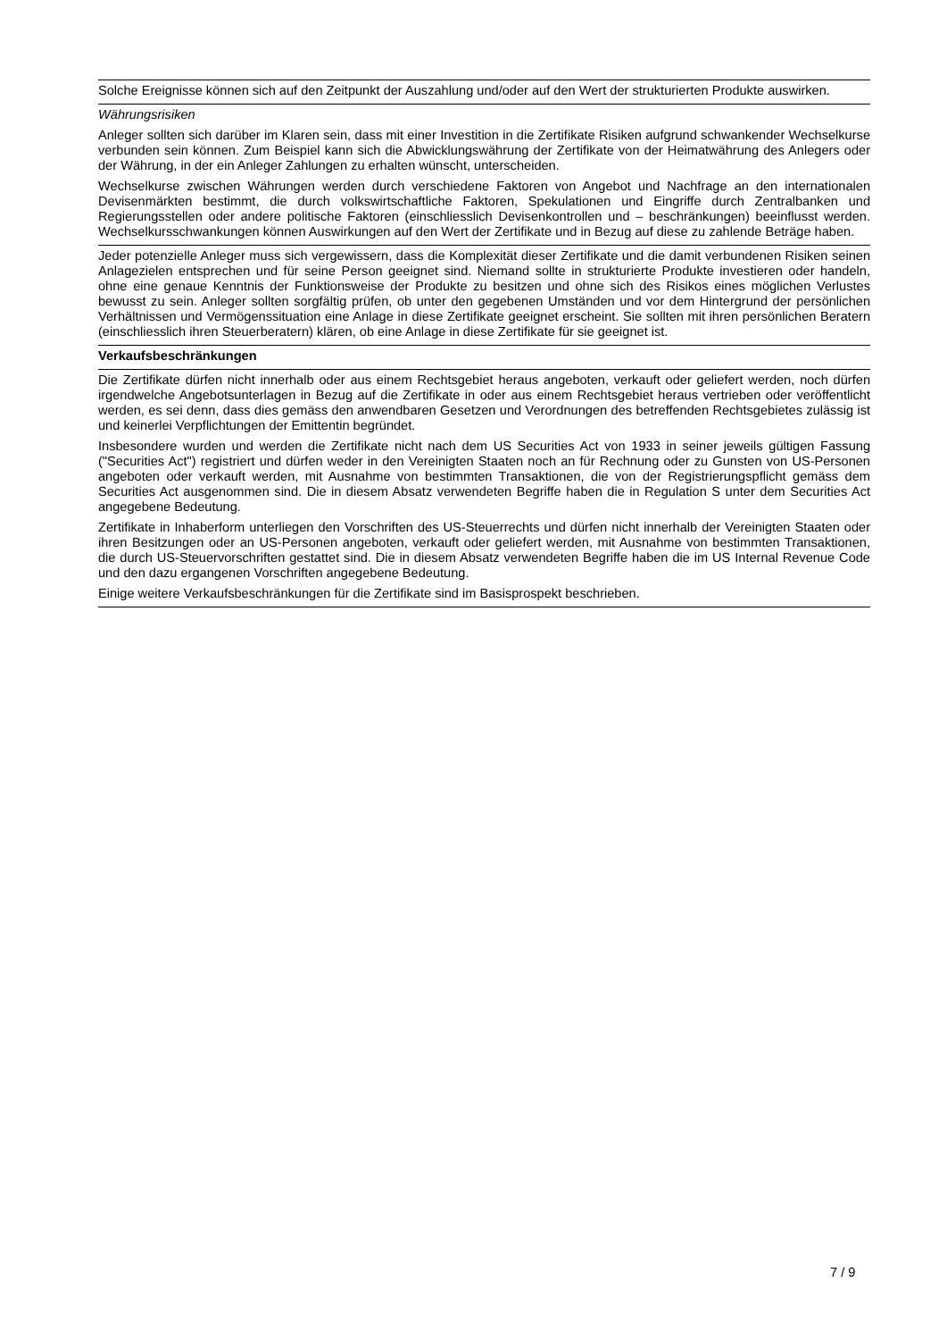Solche Ereignisse können sich auf den Zeitpunkt der Auszahlung und/oder auf den Wert der strukturierten Produkte auswirken.
Währungsrisiken
Anleger sollten sich darüber im Klaren sein, dass mit einer Investition in die Zertifikate Risiken aufgrund schwankender Wechselkurse verbunden sein können. Zum Beispiel kann sich die Abwicklungswährung der Zertifikate von der Heimatwährung des Anlegers oder der Währung, in der ein Anleger Zahlungen zu erhalten wünscht, unterscheiden.
Wechselkurse zwischen Währungen werden durch verschiedene Faktoren von Angebot und Nachfrage an den internationalen Devisenmärkten bestimmt, die durch volkswirtschaftliche Faktoren, Spekulationen und Eingriffe durch Zentralbanken und Regierungsstellen oder andere politische Faktoren (einschliesslich Devisenkontrollen und – beschränkungen) beeinflusst werden. Wechselkursschwankungen können Auswirkungen auf den Wert der Zertifikate und in Bezug auf diese zu zahlende Beträge haben.
Jeder potenzielle Anleger muss sich vergewissern, dass die Komplexität dieser Zertifikate und die damit verbundenen Risiken seinen Anlagezielen entsprechen und für seine Person geeignet sind. Niemand sollte in strukturierte Produkte investieren oder handeln, ohne eine genaue Kenntnis der Funktionsweise der Produkte zu besitzen und ohne sich des Risikos eines möglichen Verlustes bewusst zu sein. Anleger sollten sorgfältig prüfen, ob unter den gegebenen Umständen und vor dem Hintergrund der persönlichen Verhältnissen und Vermögenssituation eine Anlage in diese Zertifikate geeignet erscheint. Sie sollten mit ihren persönlichen Beratern (einschliesslich ihren Steuerberatern) klären, ob eine Anlage in diese Zertifikate für sie geeignet ist.
Verkaufsbeschränkungen
Die Zertifikate dürfen nicht innerhalb oder aus einem Rechtsgebiet heraus angeboten, verkauft oder geliefert werden, noch dürfen irgendwelche Angebotsunterlagen in Bezug auf die Zertifikate in oder aus einem Rechtsgebiet heraus vertrieben oder veröffentlicht werden, es sei denn, dass dies gemäss den anwendbaren Gesetzen und Verordnungen des betreffenden Rechtsgebietes zulässig ist und keinerlei Verpflichtungen der Emittentin begründet.
Insbesondere wurden und werden die Zertifikate nicht nach dem US Securities Act von 1933 in seiner jeweils gültigen Fassung ("Securities Act") registriert und dürfen weder in den Vereinigten Staaten noch an für Rechnung oder zu Gunsten von US-Personen angeboten oder verkauft werden, mit Ausnahme von bestimmten Transaktionen, die von der Registrierungspflicht gemäss dem Securities Act ausgenommen sind. Die in diesem Absatz verwendeten Begriffe haben die in Regulation S unter dem Securities Act angegebene Bedeutung.
Zertifikate in Inhaberform unterliegen den Vorschriften des US-Steuerrechts und dürfen nicht innerhalb der Vereinigten Staaten oder ihren Besitzungen oder an US-Personen angeboten, verkauft oder geliefert werden, mit Ausnahme von bestimmten Transaktionen, die durch US-Steuervorschriften gestattet sind. Die in diesem Absatz verwendeten Begriffe haben die im US Internal Revenue Code und den dazu ergangenen Vorschriften angegebene Bedeutung.
Einige weitere Verkaufsbeschränkungen für die Zertifikate sind im Basisprospekt beschrieben.
7 / 9